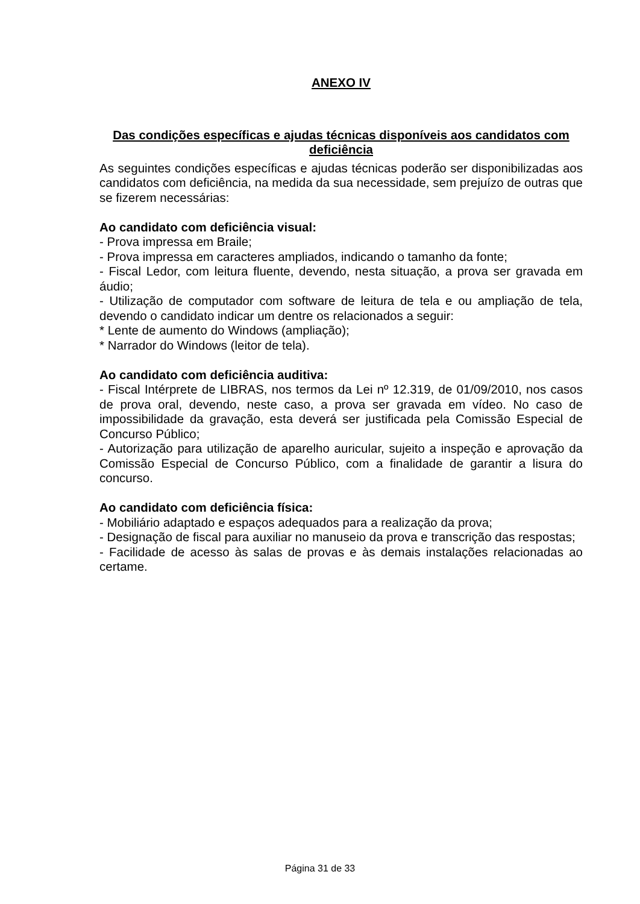ANEXO IV
Das condições específicas e ajudas técnicas disponíveis aos candidatos com deficiência
As seguintes condições específicas e ajudas técnicas poderão ser disponibilizadas aos candidatos com deficiência, na medida da sua necessidade, sem prejuízo de outras que se fizerem necessárias:
Ao candidato com deficiência visual:
- Prova impressa em Braile;
- Prova impressa em caracteres ampliados, indicando o tamanho da fonte;
- Fiscal Ledor, com leitura fluente, devendo, nesta situação, a prova ser gravada em áudio;
- Utilização de computador com software de leitura de tela e ou ampliação de tela, devendo o candidato indicar um dentre os relacionados a seguir:
* Lente de aumento do Windows (ampliação);
* Narrador do Windows (leitor de tela).
Ao candidato com deficiência auditiva:
- Fiscal Intérprete de LIBRAS, nos termos da Lei nº 12.319, de 01/09/2010, nos casos de prova oral, devendo, neste caso, a prova ser gravada em vídeo. No caso de impossibilidade da gravação, esta deverá ser justificada pela Comissão Especial de Concurso Público;
- Autorização para utilização de aparelho auricular, sujeito a inspeção e aprovação da Comissão Especial de Concurso Público, com a finalidade de garantir a lisura do concurso.
Ao candidato com deficiência física:
- Mobiliário adaptado e espaços adequados para a realização da prova;
- Designação de fiscal para auxiliar no manuseio da prova e transcrição das respostas;
- Facilidade de acesso às salas de provas e às demais instalações relacionadas ao certame.
Página 31 de 33